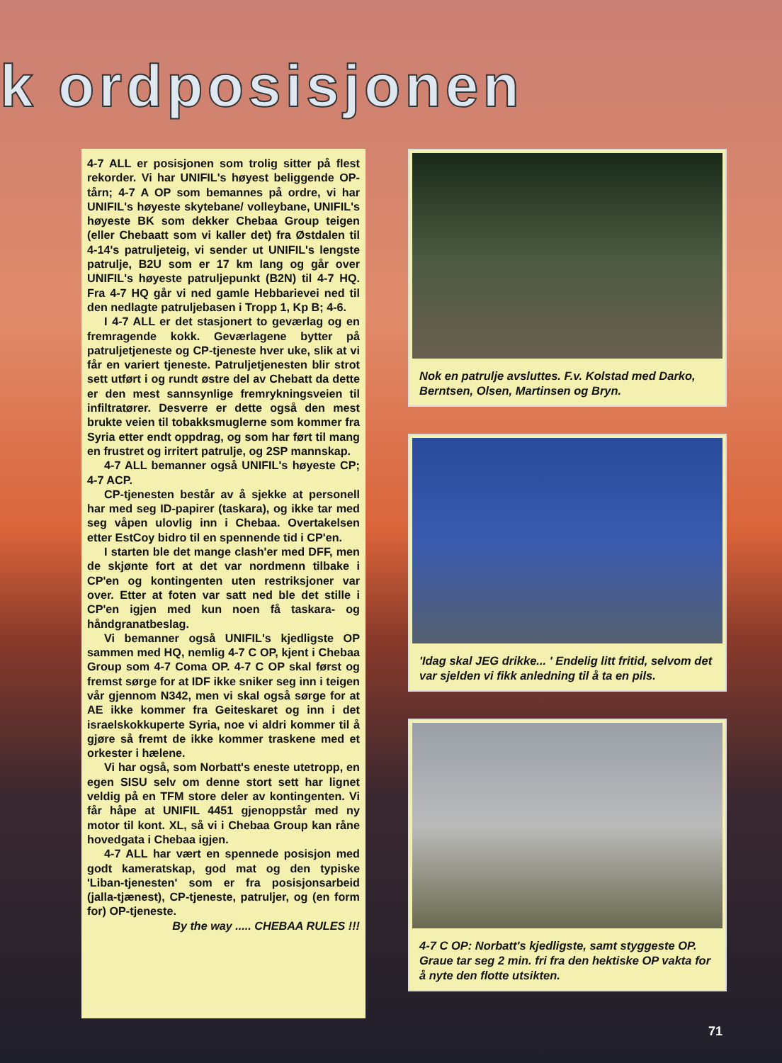k ordposisjonen
4-7 ALL er posisjonen som trolig sitter på flest rekorder. Vi har UNIFIL's høyest beliggende OP-tårn; 4-7 A OP som bemannes på ordre, vi har UNIFIL's høyeste skytebane/ volleybane, UNIFIL's høyeste BK som dekker Chebaa Group teigen (eller Chebaatt som vi kaller det) fra Østdalen til 4-14's patruljeteig, vi sender ut UNIFIL's lengste patrulje, B2U som er 17 km lang og går over UNIFIL's høyeste patruljepunkt (B2N) til 4-7 HQ. Fra 4-7 HQ går vi ned gamle Hebbarievei ned til den nedlagte patruljebasen i Tropp 1, Kp B; 4-6.
I 4-7 ALL er det stasjonert to geværlag og en fremragende kokk. Geværlagene bytter på patruljetjeneste og CP-tjeneste hver uke, slik at vi får en variert tjeneste. Patruljetjenesten blir strot sett utført i og rundt østre del av Chebatt da dette er den mest sannsynlige fremrykningsveien til infiltratører. Desverre er dette også den mest brukte veien til tobakksmuglerne som kommer fra Syria etter endt oppdrag, og som har ført til mang en frustret og irritert patrulje, og 2SP mannskap.
4-7 ALL bemanner også UNIFIL's høyeste CP; 4-7 ACP.
CP-tjenesten består av å sjekke at personell har med seg ID-papirer (taskara), og ikke tar med seg våpen ulovlig inn i Chebaa. Overtakelsen etter EstCoy bidro til en spennende tid i CP'en.
I starten ble det mange clash'er med DFF, men de skjønte fort at det var nordmenn tilbake i CP'en og kontingenten uten restriksjoner var over. Etter at foten var satt ned ble det stille i CP'en igjen med kun noen få taskara- og håndgranatbeslag.
Vi bemanner også UNIFIL's kjedligste OP sammen med HQ, nemlig 4-7 C OP, kjent i Chebaa Group som 4-7 Coma OP. 4-7 C OP skal først og fremst sørge for at IDF ikke sniker seg inn i teigen vår gjennom N342, men vi skal også sørge for at AE ikke kommer fra Geiteskaret og inn i det israelskokkuperte Syria, noe vi aldri kommer til å gjøre så fremt de ikke kommer traskene med et orkester i hælene.
Vi har også, som Norbatt's eneste utetropp, en egen SISU selv om denne stort sett har lignet veldig på en TFM store deler av kontingenten. Vi får håpe at UNIFIL 4451 gjenoppstår med ny motor til kont. XL, så vi i Chebaa Group kan råne hovedgata i Chebaa igjen.
4-7 ALL har vært en spennede posisjon med godt kameratskap, god mat og den typiske 'Liban-tjenesten' som er fra posisjonsarbeid (jalla-tjænest), CP-tjeneste, patruljer, og (en form for) OP-tjeneste.
By the way ..... CHEBAA RULES !!!
Nok en patrulje avsluttes. F.v. Kolstad med Darko, Berntsen, Olsen, Martinsen og Bryn.
'Idag skal JEG drikke... ' Endelig litt fritid, selvom det var sjelden vi fikk anledning til å ta en pils.
4-7 C OP: Norbatt's kjedligste, samt styggeste OP. Graue tar seg 2 min. fri fra den hektiske OP vakta for å nyte den flotte utsikten.
71